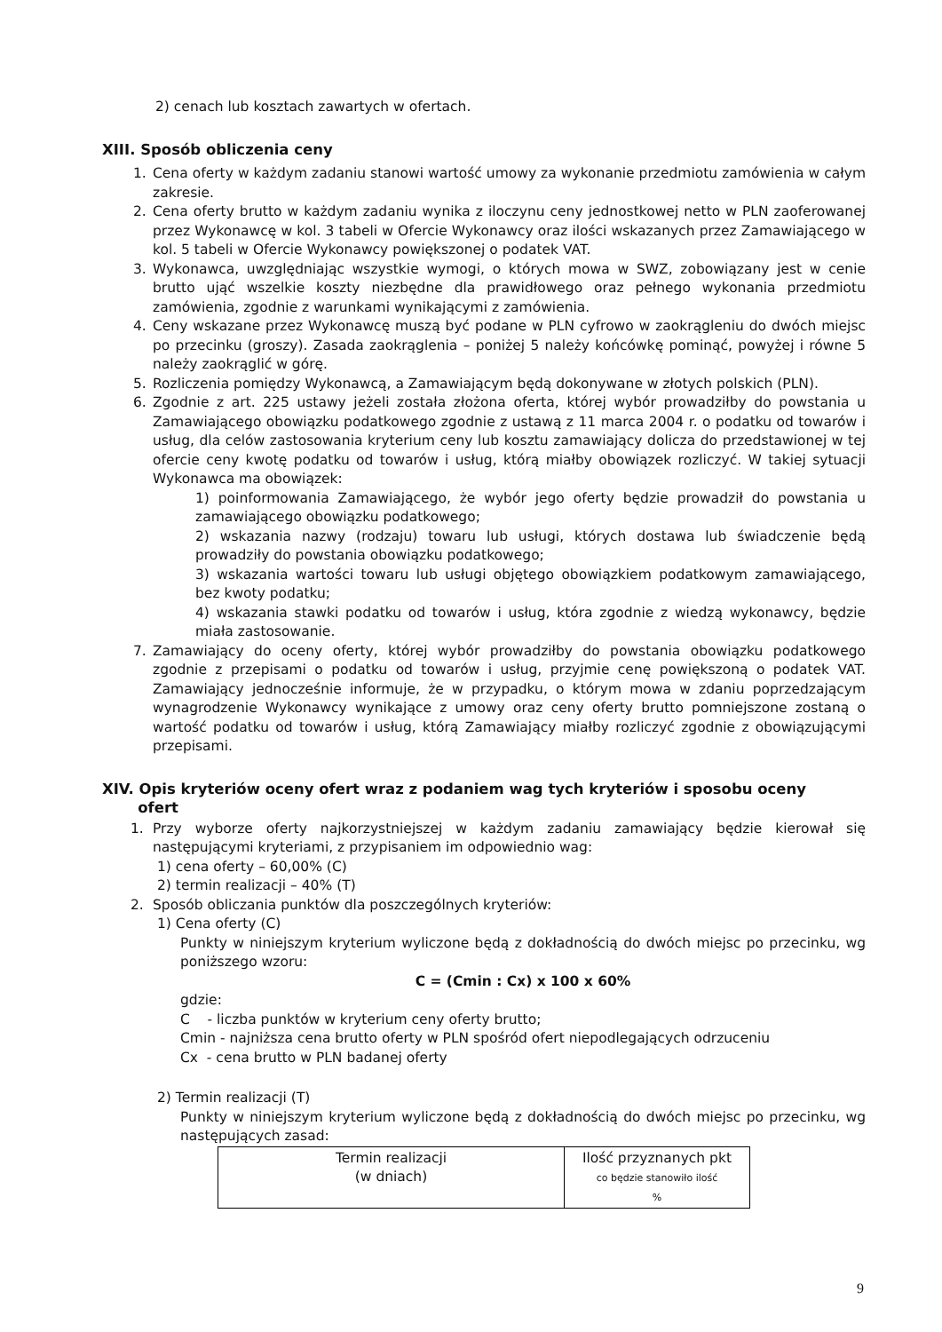2) cenach lub kosztach zawartych w ofertach.
XIII. Sposób obliczenia ceny
1. Cena oferty w każdym zadaniu stanowi wartość umowy za wykonanie przedmiotu zamówienia w całym zakresie.
2. Cena oferty brutto w każdym zadaniu wynika z iloczynu ceny jednostkowej netto w PLN zaoferowanej przez Wykonawcę w kol. 3 tabeli w Ofercie Wykonawcy oraz ilości wskazanych przez Zamawiającego w kol. 5 tabeli w Ofercie Wykonawcy powiększonej o podatek VAT.
3. Wykonawca, uwzględniając wszystkie wymogi, o których mowa w SWZ, zobowiązany jest w cenie brutto ująć wszelkie koszty niezbędne dla prawidłowego oraz pełnego wykonania przedmiotu zamówienia, zgodnie z warunkami wynikającymi z zamówienia.
4. Ceny wskazane przez Wykonawcę muszą być podane w PLN cyfrowo w zaokrągleniu do dwóch miejsc po przecinku (groszy). Zasada zaokrąglenia – poniżej 5 należy końcówkę pominąć, powyżej i równe 5 należy zaokrąglić w górę.
5. Rozliczenia pomiędzy Wykonawcą, a Zamawiającym będą dokonywane w złotych polskich (PLN).
6. Zgodnie z art. 225 ustawy jeżeli została złożona oferta, której wybór prowadziłby do powstania u Zamawiającego obowiązku podatkowego zgodnie z ustawą z 11 marca 2004 r. o podatku od towarów i usług, dla celów zastosowania kryterium ceny lub kosztu zamawiający dolicza do przedstawionej w tej ofercie ceny kwotę podatku od towarów i usług, którą miałby obowiązek rozliczyć. W takiej sytuacji Wykonawca ma obowiązek:
1) poinformowania Zamawiającego, że wybór jego oferty będzie prowadził do powstania u zamawiającego obowiązku podatkowego;
2) wskazania nazwy (rodzaju) towaru lub usługi, których dostawa lub świadczenie będą prowadziły do powstania obowiązku podatkowego;
3) wskazania wartości towaru lub usługi objętego obowiązkiem podatkowym zamawiającego, bez kwoty podatku;
4) wskazania stawki podatku od towarów i usług, która zgodnie z wiedzą wykonawcy, będzie miała zastosowanie.
7. Zamawiający do oceny oferty, której wybór prowadziłby do powstania obowiązku podatkowego zgodnie z przepisami o podatku od towarów i usług, przyjmie cenę powiększoną o podatek VAT. Zamawiający jednocześnie informuje, że w przypadku, o którym mowa w zdaniu poprzedzającym wynagrodzenie Wykonawcy wynikające z umowy oraz ceny oferty brutto pomniejszone zostaną o wartość podatku od towarów i usług, którą Zamawiający miałby rozliczyć zgodnie z obowiązującymi przepisami.
XIV. Opis kryteriów oceny ofert wraz z podaniem wag tych kryteriów i sposobu oceny
ofert
1. Przy wyborze oferty najkorzystniejszej w każdym zadaniu zamawiający będzie kierował się następującymi kryteriami, z przypisaniem im odpowiednio wag:
1) cena oferty – 60,00% (C)
2) termin realizacji – 40% (T)
2. Sposób obliczania punktów dla poszczególnych kryteriów:
1) Cena oferty (C)
Punkty w niniejszym kryterium wyliczone będą z dokładnością do dwóch miejsc po przecinku, wg poniższego wzoru:
C = (Cmin : Cx) x 100 x 60%
gdzie:
C - liczba punktów w kryterium ceny oferty brutto;
Cmin - najniższa cena brutto oferty w PLN spośród ofert niepodlegających odrzuceniu
Cx - cena brutto w PLN badanej oferty
2) Termin realizacji (T)
Punkty w niniejszym kryterium wyliczone będą z dokładnością do dwóch miejsc po przecinku, wg następujących zasad:
| Termin realizacji (w dniach) | Ilość przyznanych pkt co będzie stanowiło ilość % |
9